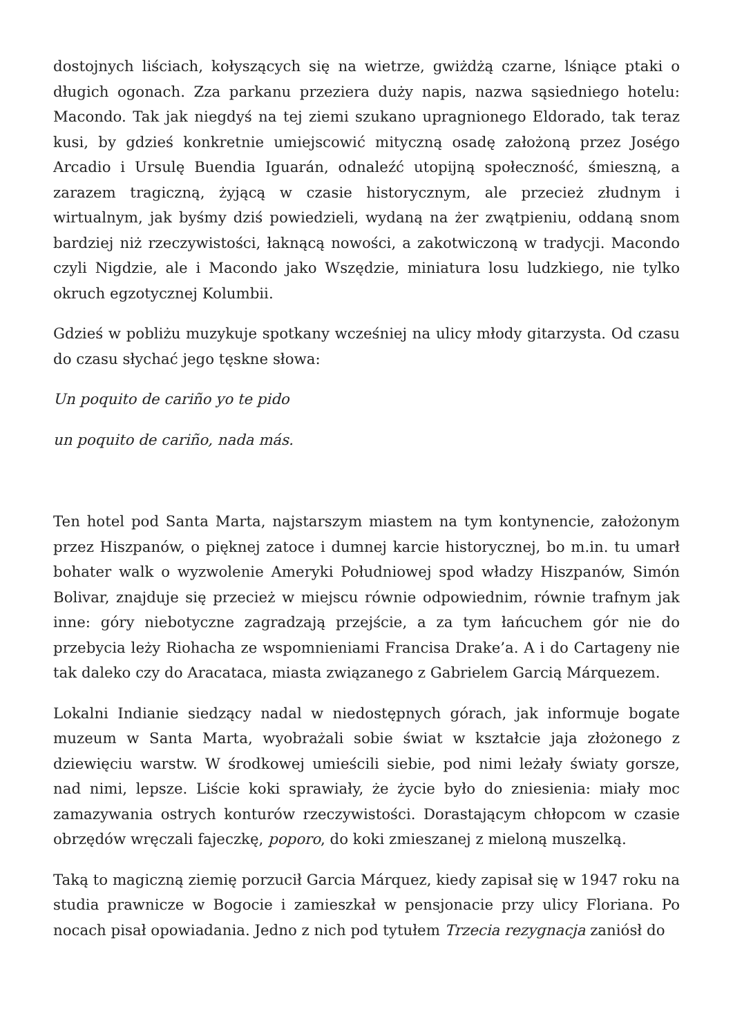dostojnych liściach, kołyszących się na wietrze, gwiżdżą czarne, lśniące ptaki o długich ogonach. Zza parkanu przeziera duży napis, nazwa sąsiedniego hotelu: Macondo. Tak jak niegdyś na tej ziemi szukano upragnionego Eldorado, tak teraz kusi, by gdzieś konkretnie umiejscowić mityczną osadę założoną przez Joségo Arcadio i Ursulę Buendia Iguarán, odnaleźć utopijną społeczność, śmieszną, a zarazem tragiczną, żyjącą w czasie historycznym, ale przecież złudnym i wirtualnym, jak byśmy dziś powiedzieli, wydaną na żer zwątpieniu, oddaną snom bardziej niż rzeczywistości, łaknącą nowości, a zakotwiczoną w tradycji. Macondo czyli Nigdzie, ale i Macondo jako Wszędzie, miniatura losu ludzkiego, nie tylko okruch egzotycznej Kolumbii.
Gdzieś w pobliżu muzykuje spotkany wcześniej na ulicy młody gitarzysta. Od czasu do czasu słychać jego tęskne słowa:
Un poquito de cariño yo te pido
un poquito de cariño, nada más.
Ten hotel pod Santa Marta, najstarszym miastem na tym kontynencie, założonym przez Hiszpanów, o pięknej zatoce i dumnej karcie historycznej, bo m.in. tu umarł bohater walk o wyzwolenie Ameryki Południowej spod władzy Hiszpanów, Simón Bolivar, znajduje się przecież w miejscu równie odpowiednim, równie trafnym jak inne: góry niebotyczne zagradzają przejście, a za tym łańcuchem gór nie do przebycia leży Riohacha ze wspomnieniami Francisa Drake’a. A i do Cartageny nie tak daleko czy do Aracataca, miasta związanego z Gabrielem Garcią Márquezem.
Lokalni Indianie siedzący nadal w niedostępnych górach, jak informuje bogate muzeum w Santa Marta, wyobrażali sobie świat w kształcie jaja złożonego z dziewięciu warstw. W środkowej umieścili siebie, pod nimi leżały światy gorsze, nad nimi, lepsze. Liście koki sprawiały, że życie było do zniesienia: miały moc zamazywania ostrych konturów rzeczywistości. Dorastającym chłopcom w czasie obrzędów wręczali fajeczkę, poporo, do koki zmieszanej z mieloną muszelką.
Taką to magiczną ziemię porzucił Garcia Márquez, kiedy zapisał się w 1947 roku na studia prawnicze w Bogocie i zamieszkał w pensjonacie przy ulicy Floriana. Po nocach pisał opowiadania. Jedno z nich pod tytułem Trzecia rezygnacja zaniósł do